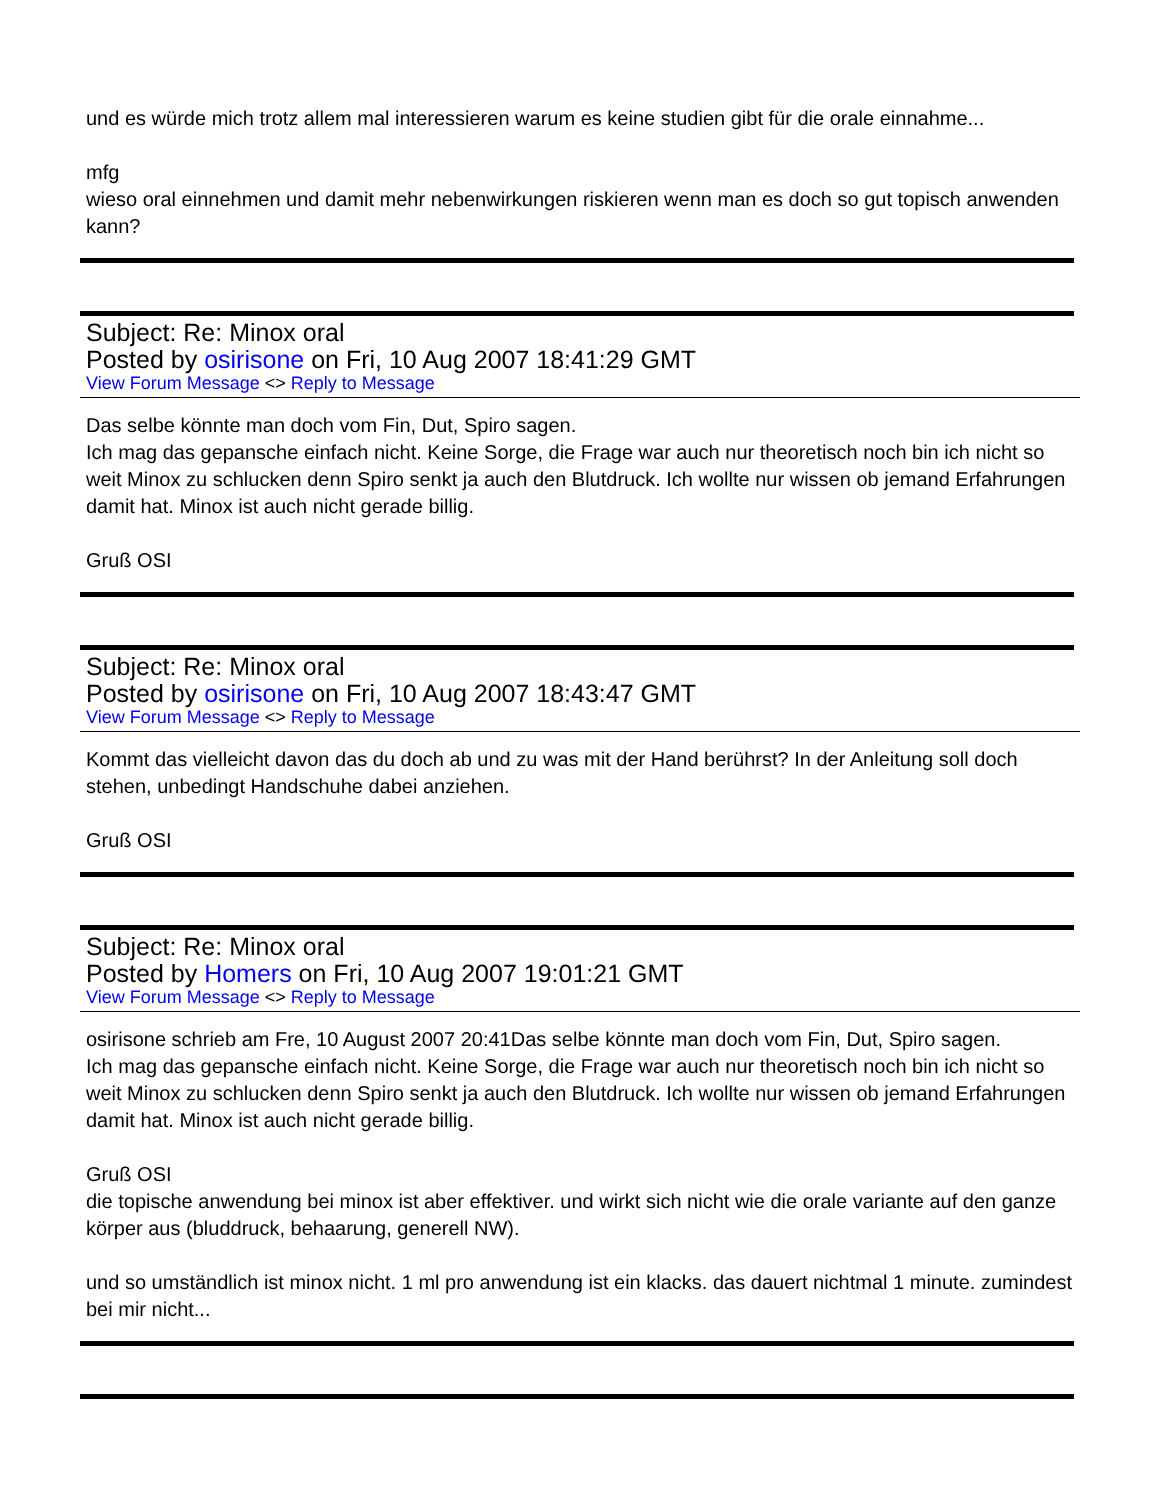und es würde mich trotz allem mal interessieren warum es keine studien gibt für die orale einnahme...
mfg
wieso oral einnehmen und damit mehr nebenwirkungen riskieren wenn man es doch so gut topisch anwenden kann?
Subject: Re: Minox oral
Posted by osirisone on Fri, 10 Aug 2007 18:41:29 GMT
View Forum Message <> Reply to Message
Das selbe könnte man doch vom Fin, Dut, Spiro sagen.
Ich mag das gepansche einfach nicht. Keine Sorge, die Frage war auch nur theoretisch noch bin ich nicht so weit Minox zu schlucken denn Spiro senkt ja auch den Blutdruck. Ich wollte nur wissen ob jemand Erfahrungen damit hat. Minox ist auch nicht gerade billig.
Gruß OSI
Subject: Re: Minox oral
Posted by osirisone on Fri, 10 Aug 2007 18:43:47 GMT
View Forum Message <> Reply to Message
Kommt das vielleicht davon das du doch ab und zu was mit der Hand berührst? In der Anleitung soll doch stehen, unbedingt Handschuhe dabei anziehen.
Gruß OSI
Subject: Re: Minox oral
Posted by Homers on Fri, 10 Aug 2007 19:01:21 GMT
View Forum Message <> Reply to Message
osirisone schrieb am Fre, 10 August 2007 20:41Das selbe könnte man doch vom Fin, Dut, Spiro sagen.
Ich mag das gepansche einfach nicht. Keine Sorge, die Frage war auch nur theoretisch noch bin ich nicht so weit Minox zu schlucken denn Spiro senkt ja auch den Blutdruck. Ich wollte nur wissen ob jemand Erfahrungen damit hat. Minox ist auch nicht gerade billig.
Gruß OSI
die topische anwendung bei minox ist aber effektiver. und wirkt sich nicht wie die orale variante auf den ganze körper aus (bluddruck, behaarung, generell NW).
und so umständlich ist minox nicht. 1 ml pro anwendung ist ein klacks. das dauert nichtmal 1 minute. zumindest bei mir nicht...